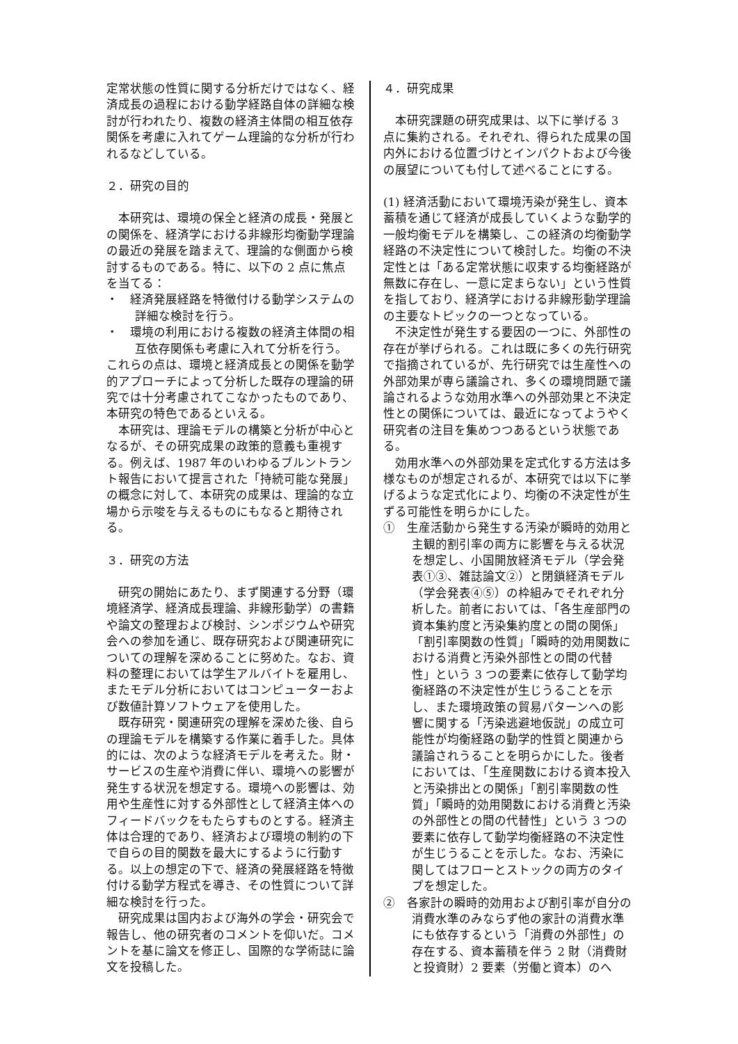定常状態の性質に関する分析だけではなく、経済成長の過程における動学経路自体の詳細な検討が行われたり、複数の経済主体間の相互依存関係を考慮に入れてゲーム理論的な分析が行われるなどしている。
２．研究の目的
本研究は、環境の保全と経済の成長・発展との関係を、経済学における非線形均衡動学理論の最近の発展を踏まえて、理論的な側面から検討するものである。特に、以下の 2 点に焦点を当てる：
・　経済発展経路を特徴付ける動学システムの詳細な検討を行う。
・　環境の利用における複数の経済主体間の相互依存関係も考慮に入れて分析を行う。
これらの点は、環境と経済成長との関係を動学的アプローチによって分析した既存の理論的研究では十分考慮されてこなかったものであり、本研究の特色であるといえる。
本研究は、理論モデルの構築と分析が中心となるが、その研究成果の政策的意義も重視する。例えば、1987 年のいわゆるブルントラント報告において提言された「持続可能な発展」の概念に対して、本研究の成果は、理論的な立場から示唆を与えるものにもなると期待される。
３．研究の方法
研究の開始にあたり、まず関連する分野（環境経済学、経済成長理論、非線形動学）の書籍や論文の整理および検討、シンポジウムや研究会への参加を通じ、既存研究および関連研究についての理解を深めることに努めた。なお、資料の整理においては学生アルバイトを雇用し、またモデル分析においてはコンピューターおよび数値計算ソフトウェアを使用した。
既存研究・関連研究の理解を深めた後、自らの理論モデルを構築する作業に着手した。具体的には、次のような経済モデルを考えた。財・サービスの生産や消費に伴い、環境への影響が発生する状況を想定する。環境への影響は、効用や生産性に対する外部性として経済主体へのフィードバックをもたらすものとする。経済主体は合理的であり、経済および環境の制約の下で自らの目的関数を最大にするように行動する。以上の想定の下で、経済の発展経路を特徴付ける動学方程式を導き、その性質について詳細な検討を行った。
研究成果は国内および海外の学会・研究会で報告し、他の研究者のコメントを仰いだ。コメントを基に論文を修正し、国際的な学術誌に論文を投稿した。
４．研究成果
本研究課題の研究成果は、以下に挙げる 3 点に集約される。それぞれ、得られた成果の国内外における位置づけとインパクトおよび今後の展望についても付して述べることにする。
(1) 経済活動において環境汚染が発生し、資本蓄積を通じて経済が成長していくような動学的一般均衡モデルを構築し、この経済の均衡動学経路の不決定性について検討した。均衡の不決定性とは「ある定常状態に収束する均衡経路が無数に存在し、一意に定まらない」という性質を指しており、経済学における非線形動学理論の主要なトピックの一つとなっている。
不決定性が発生する要因の一つに、外部性の存在が挙げられる。これは既に多くの先行研究で指摘されているが、先行研究では生産性への外部効果が専ら議論され、多くの環境問題で議論されるような効用水準への外部効果と不決定性との関係については、最近になってようやく研究者の注目を集めつつあるという状態である。
効用水準への外部効果を定式化する方法は多様なものが想定されるが、本研究では以下に挙げるような定式化により、均衡の不決定性が生ずる可能性を明らかにした。
①　生産活動から発生する汚染が瞬時的効用と主観的割引率の両方に影響を与える状況を想定し、小国開放経済モデル（学会発表①③、雑誌論文②）と閉鎖経済モデル（学会発表④⑤）の枠組みでそれぞれ分析した。前者においては、「各生産部門の資本集約度と汚染集約度との間の関係」「割引率関数の性質」「瞬時的効用関数における消費と汚染外部性との間の代替性」という 3 つの要素に依存して動学均衡経路の不決定性が生じうることを示し、また環境政策の貿易パターンへの影響に関する「汚染逃避地仮説」の成立可能性が均衡経路の動学的性質と関連から議論されうることを明らかにした。後者においては、「生産関数における資本投入と汚染排出との関係」「割引率関数の性質」「瞬時的効用関数における消費と汚染の外部性との間の代替性」という 3 つの要素に依存して動学均衡経路の不決定性が生じうることを示した。なお、汚染に関してはフローとストックの両方のタイプを想定した。
②　各家計の瞬時的効用および割引率が自分の消費水準のみならず他の家計の消費水準にも依存するという「消費の外部性」の存在する、資本蓄積を伴う 2 財（消費財と投資財）2 要素（労働と資本）のへ